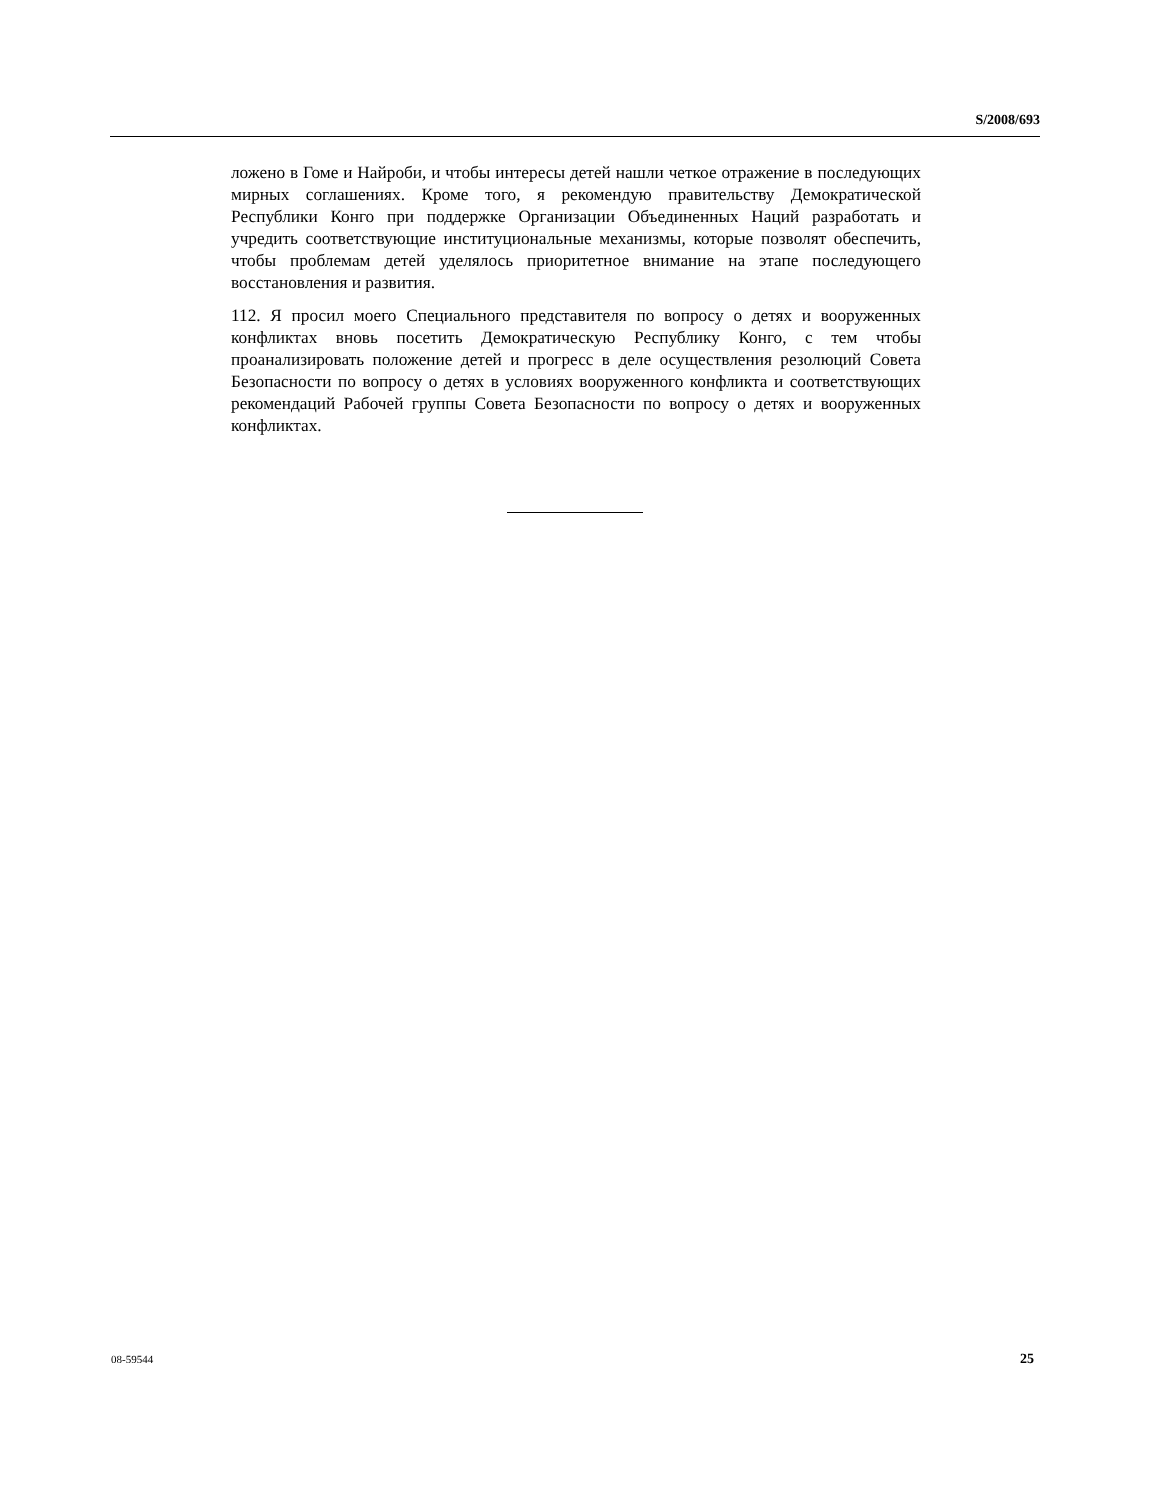S/2008/693
ложено в Гоме и Найроби, и чтобы интересы детей нашли четкое отражение в последующих мирных соглашениях. Кроме того, я рекомендую правительству Демократической Республики Конго при поддержке Организации Объединенных Наций разработать и учредить соответствующие институциональные механизмы, которые позволят обеспечить, чтобы проблемам детей уделялось приоритетное внимание на этапе последующего восстановления и развития.
112. Я просил моего Специального представителя по вопросу о детях и вооруженных конфликтах вновь посетить Демократическую Республику Конго, с тем чтобы проанализировать положение детей и прогресс в деле осуществления резолюций Совета Безопасности по вопросу о детях в условиях вооруженного конфликта и соответствующих рекомендаций Рабочей группы Совета Безопасности по вопросу о детях и вооруженных конфликтах.
08-59544 25